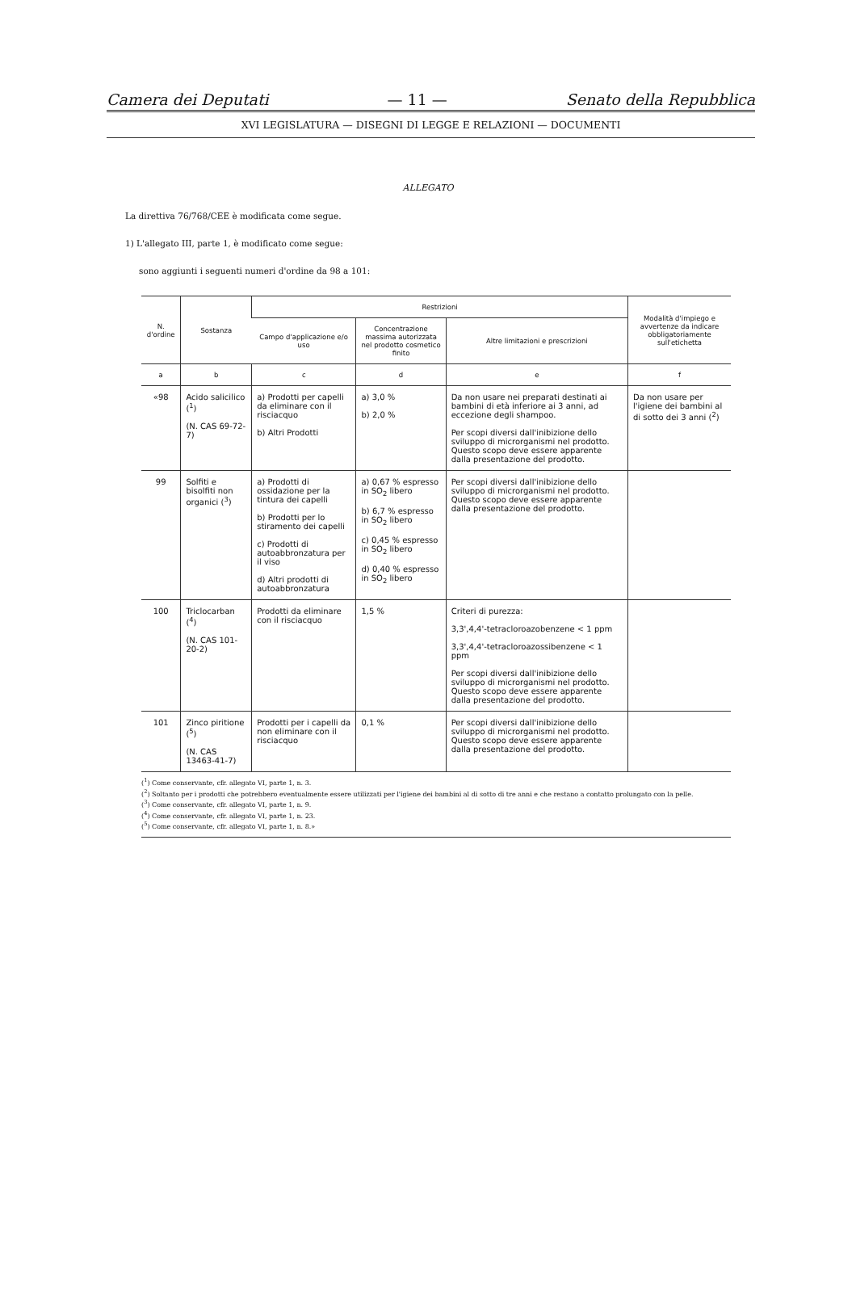Camera dei Deputati — 11 — Senato della Repubblica
XVI LEGISLATURA — DISEGNI DI LEGGE E RELAZIONI — DOCUMENTI
ALLEGATO
La direttiva 76/768/CEE è modificata come segue.
1) L'allegato III, parte 1, è modificato come segue:
sono aggiunti i seguenti numeri d'ordine da 98 a 101:
| N. d'ordine | Sostanza | Restrizioni | | | Modalità d'impiego e avvertenze da indicare obbligatoriamente sull'etichetta |
| --- | --- | --- | --- | --- | --- |
| | | Campo d'applicazione e/o uso | Concentrazione massima autorizzata nel prodotto cosmetico finito | Altre limitazioni e prescrizioni | |
| a | b | c | d | e | f |
| «98 | Acido salicilico (<sup>1</sup>) (N. CAS 69-72-7) | a) Prodotti per capelli da eliminare con il risciacquo b) Altri Prodotti | a) 3,0 % b) 2,0 % | Da non usare nei preparati destinati ai bambini di età inferiore ai 3 anni, ad eccezione degli shampoo. Per scopi diversi dall'inibizione dello sviluppo di microrganismi nel prodotto. Questo scopo deve essere apparente dalla presentazione del prodotto. | Da non usare per l'igiene dei bambini al di sotto dei 3 anni (<sup>2</sup>) |
| 99 | Solfiti e bisolfiti non organici (<sup>3</sup>) | a) Prodotti di ossidazione per la tintura dei capelli b) Prodotti per lo stiramento dei capelli c) Prodotti di autoabbronzatura per il viso d) Altri prodotti di autoabbronzatura | a) 0,67 % espresso in SO<sub>2</sub> libero b) 6,7 % espresso in SO<sub>2</sub> libero c) 0,45 % espresso in SO<sub>2</sub> libero d) 0,40 % espresso in SO<sub>2</sub> libero | Per scopi diversi dall'inibizione dello sviluppo di microrganismi nel prodotto. Questo scopo deve essere apparente dalla presentazione del prodotto. | |
| 100 | Triclocarban (<sup>4</sup>) (N. CAS 101-20-2) | Prodotti da eliminare con il risciacquo | 1,5 % | Criteri di purezza: 3,3',4,4'-tetracloroazobenzene < 1 ppm 3,3',4,4'-tetracloroazossibenzene < 1 ppm Per scopi diversi dall'inibizione dello sviluppo di microrganismi nel prodotto. Questo scopo deve essere apparente dalla presentazione del prodotto. | |
| 101 | Zinco piritione (<sup>5</sup>) (N. CAS 13463-41-7) | Prodotti per i capelli da non eliminare con il risciacquo | 0,1 % | Per scopi diversi dall'inibizione dello sviluppo di microrganismi nel prodotto. Questo scopo deve essere apparente dalla presentazione del prodotto. | |
(<sup>1</sup>) Come conservante, cfr. allegato VI, parte 1, n. 3.
(<sup>2</sup>) Soltanto per i prodotti che potrebbero eventualmente essere utilizzati per l'igiene dei bambini al di sotto di tre anni e che restano a contatto prolungato con la pelle.
(<sup>3</sup>) Come conservante, cfr. allegato VI, parte 1, n. 9.
(<sup>4</sup>) Come conservante, cfr. allegato VI, parte 1, n. 23.
(<sup>5</sup>) Come conservante, cfr. allegato VI, parte 1, n. 8.»